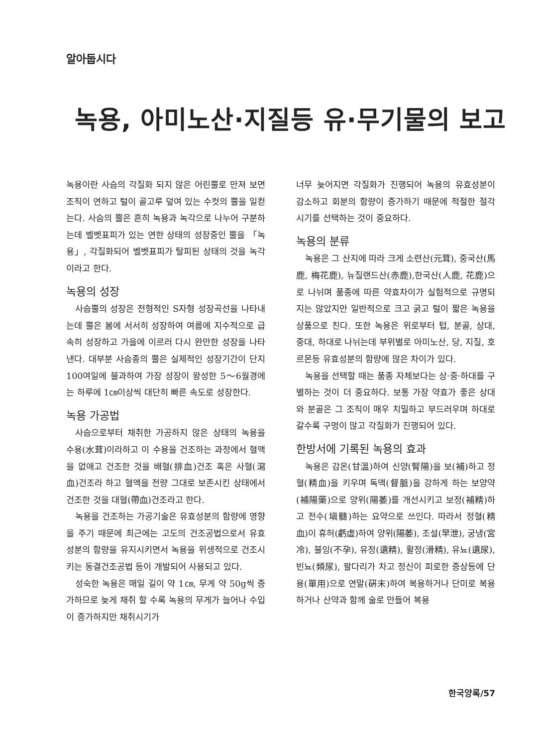알아둡시다
녹용, 아미노산·지질등 유·무기물의 보고
녹용이란 사슴의 각질화 되지 않은 어린뿔로 만져 보면 조직이 연하고 털이 골고루 덮여 있는 수컷의 뿔을 일컫는다. 사슴의 뿔은 흔히 녹용과 녹각으로 나누어 구분하는데 벨벳표피가 있는 연한 상태의 성장중인 뿔을 「녹용」, 각질화되어 벨벳표피가 탈피된 상태의 것을 녹각이라고 한다.
녹용의 성장
사슴뿔의 성장은 전형적인 S자형 성장곡선을 나타내는데 뿔은 봄에 서서히 성장하여 여름에 지수적으로 급속히 성장하고 가을에 이르러 다시 완만한 성장을 나타낸다. 대부분 사슴종의 뿔은 실제적인 성장기간이 단지 100여일에 불과하여 가장 성장이 왕성한 5～6월경에는 하루에 1㎝이상씩 대단히 빠른 속도로 성장한다.
녹용 가공법
사슴으로부터 채취한 가공하지 않은 상태의 녹용을 수용(水茸)이라하고 이 수용을 건조하는 과정에서 혈액을 없애고 건조한 것을 배혈(排血)건조 혹은 사혈(瀉血)건조라 하고 혈액을 전량 그대로 보존시킨 상태에서 건조한 것을 대혈(帶血)건조라고 한다.
녹용을 건조하는 가공기술은 유효성분의 함량에 영향을 주기 때문에 최근에는 고도의 건조공법으로서 유효성분의 함량을 유지시키면서 녹용을 위생적으로 건조시키는 동결건조공법 등이 개발되어 사용되고 있다.
성숙한 녹용은 매일 길이 약 1㎝, 무게 약 50g씩 증가하므로 늦게 채취 할 수록 녹용의 무게가 늘어나 수입이 증가하지만 채취시기가
너무 늦어지면 각질화가 진행되어 녹용의 유효성분이 감소하고 회분의 함량이 증가하기 때문에 적절한 절각시기를 선택하는 것이 중요하다.
녹용의 분류
녹용은 그 산지에 따라 크게 소련산(元茸), 중국산(馬鹿, 梅花鹿), 뉴질랜드산(赤鹿),한국산(人鹿, 花鹿)으로 나뉘며 품종에 따른 약효차이가 실험적으로 규명되지는 않았지만 일반적으로 크고 굵고 털이 짧은 녹용을 상품으로 친다. 또한 녹용은 위로부터 텁, 분골, 상대, 중대, 하대로 나뉘는데 부위별로 아미노산, 당, 지질, 호르몬등 유효성분의 함량에 많은 차이가 있다.
녹용을 선택할 때는 품종 자체보다는 상·중·하대를 구별하는 것이 더 중요하다. 보통 가장 약효가 좋은 상대와 분골은 그 조직이 매우 치밀하고 부드러우며 하대로 갈수록 구멍이 많고 각질화가 진행되어 있다.
한방서에 기록된 녹용의 효과
녹용은 감온(甘溫)하여 신양(腎陽)을 보(補)하고 정혈(精血)을 키우며 독맥(督脈)을 강하게 하는 보양약(補陽藥)으로 양위(陽萎)를 개선시키고 보정(補精)하고 전수(塡髓)하는 요약으로 쓰인다. 따라서 정혈(精血)이 휴허(虧虛)하여 양위(陽萎), 조설(早泄), 궁냉(宮冷), 불잉(不孕), 유정(遺精), 활정(滑精), 유뇨(遺尿), 빈뇨(頻尿), 팔다리가 차고 정신이 피로한 증상등에 단용(單用)으로 연말(硏末)하여 복용하거나 단미로 복용하거나 산약과 함께 술로 만들어 복용
한국양록/57